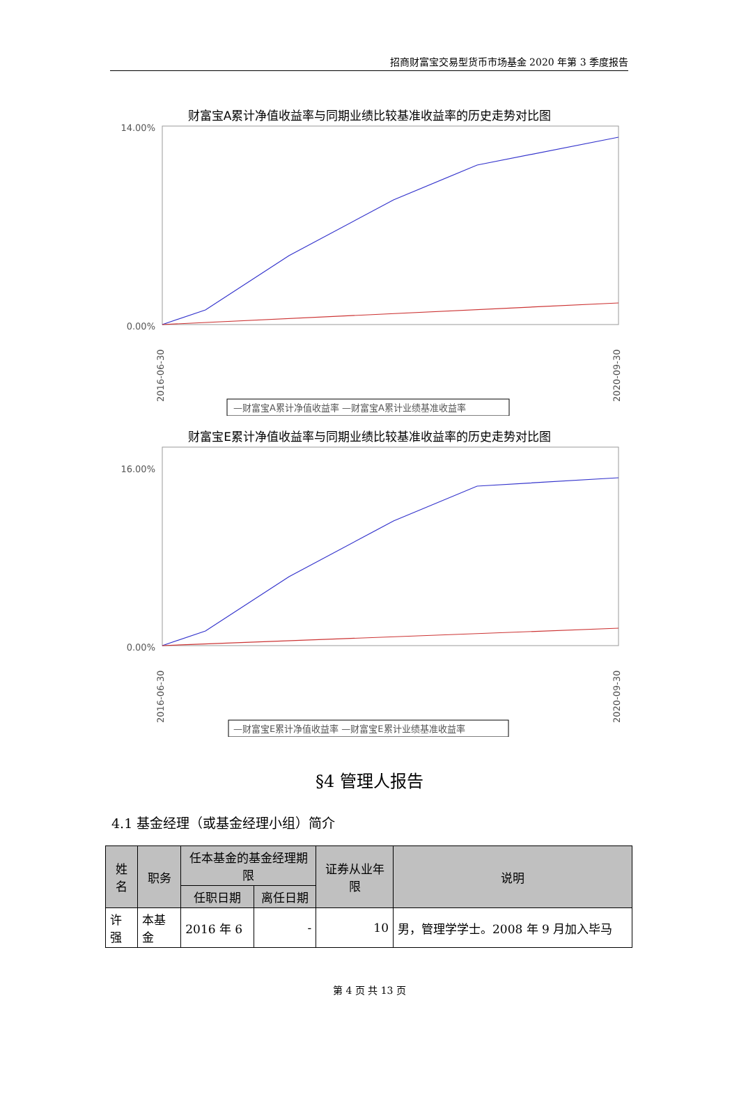招商财富宝交易型货币市场基金 2020 年第 3 季度报告
财富宝A累计净值收益率与同期业绩比较基准收益率的历史走势对比图
14.00%
0.00%
2016-06-30
2020-09-30
—财富宝A累计净值收益率 —财富宝A累计业绩基准收益率
财富宝E累计净值收益率与同期业绩比较基准收益率的历史走势对比图
16.00%
0.00%
2016-06-30
2020-09-30
—财富宝E累计净值收益率 —财富宝E累计业绩基准收益率
§4 管理人报告
4.1 基金经理（或基金经理小组）简介
| 姓名 | 职务 | 任本基金的基金经理期限 | | 证券从业年限 | 说明 |
| --- | --- | --- | --- | --- | --- |
| | | 任职日期 | 离任日期 | | |
| 许强 | 本基金 | 2016 年 6 | - | 10 | 男，管理学学士。2008 年 9 月加入毕马 |
第 4 页 共 13 页